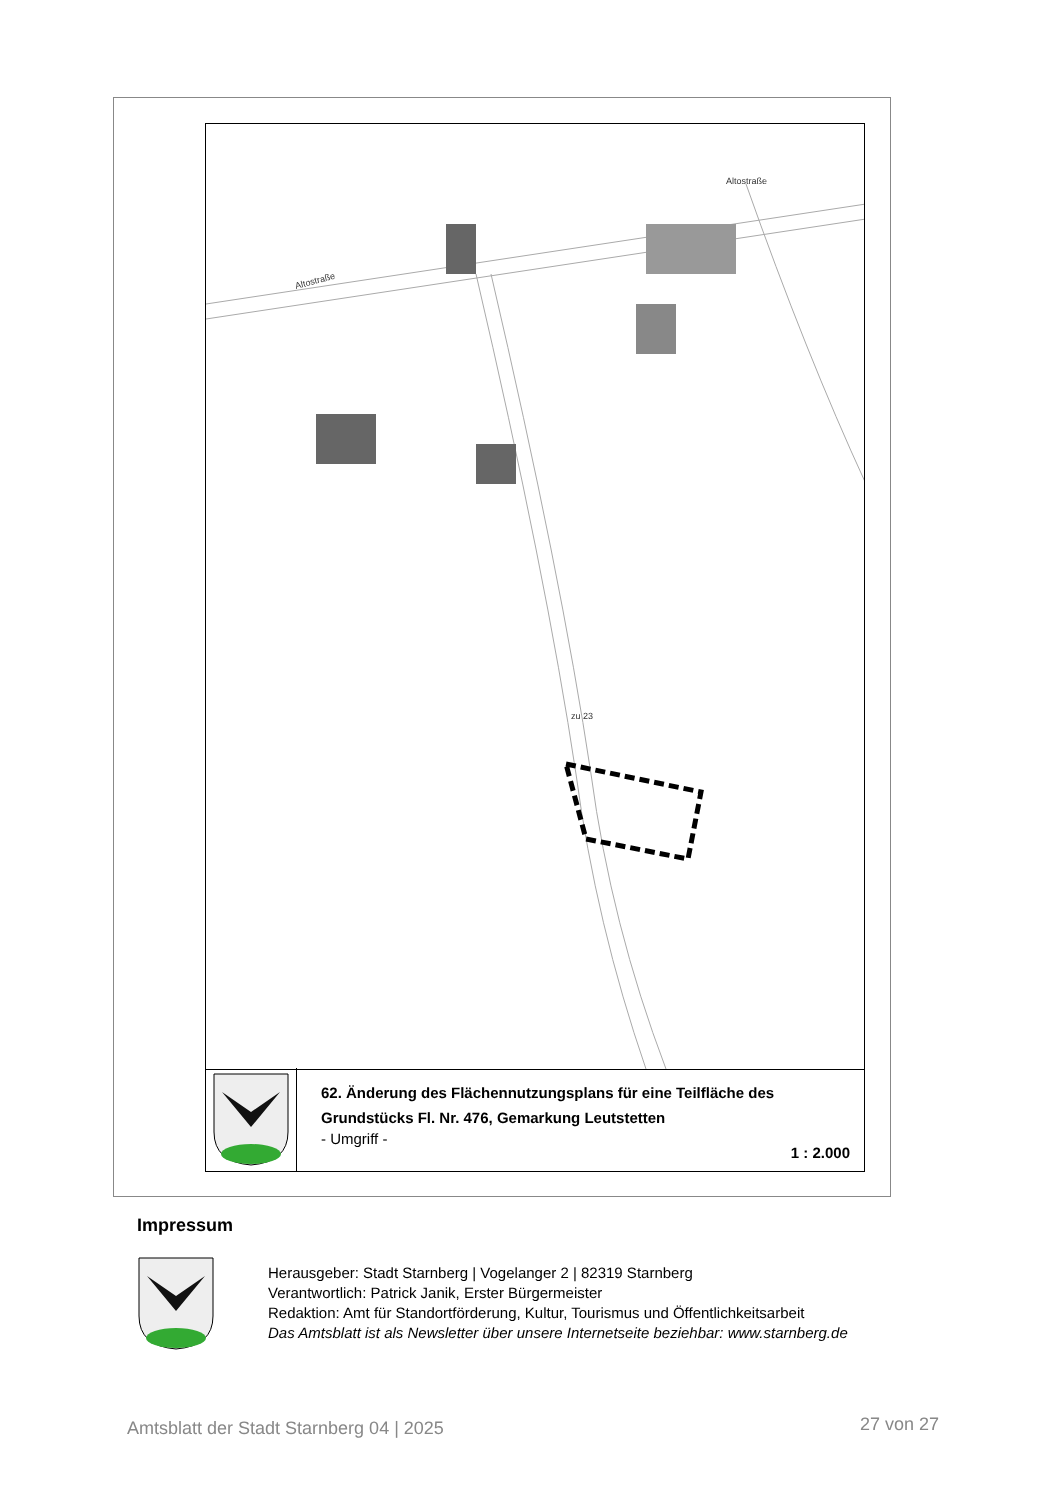Altostraße
Altostraße
zu 23
62. Änderung des Flächennutzungsplans für eine Teilfläche des Grundstücks Fl. Nr. 476, Gemarkung Leutstetten
- Umgriff -
1 : 2.000
Impressum
Herausgeber: Stadt Starnberg | Vogelanger 2 | 82319 Starnberg
Verantwortlich: Patrick Janik, Erster Bürgermeister
Redaktion: Amt für Standortförderung, Kultur, Tourismus und Öffentlichkeitsarbeit
Das Amtsblatt ist als Newsletter über unsere Internetseite beziehbar: www.starnberg.de
Amtsblatt der Stadt Starnberg 04 | 2025
27 von 27